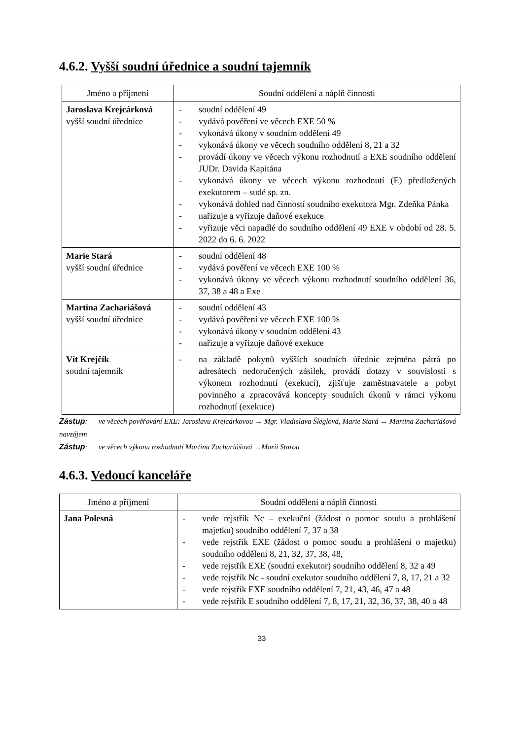4.6.2. Vyšší soudní úřednice a soudní tajemník
| Jméno a příjmení | Soudní oddělení a náplň činnosti |
| --- | --- |
| Jaroslava Krejcárková vyšší soudní úřednice | - soudní oddělení 49 - vydává pověření ve věcech EXE 50 % - vykonává úkony v soudním oddělení 49 - vykonává úkony ve věcech soudního oddělení 8, 21 a 32 - provádí úkony ve věcech výkonu rozhodnutí a EXE soudního oddělení JUDr. Davida Kapitána - vykonává úkony ve věcech výkonu rozhodnutí (E) předložených exekutorem – sudé sp. zn. - vykonává dohled nad činností soudního exekutora Mgr. Zdeňka Pánka - nařizuje a vyřizuje daňové exekuce - vyřizuje věci napadlé do soudního oddělení 49 EXE v období od 28. 5. 2022 do 6. 6. 2022 |
| Marie Stará vyšší soudní úřednice | - soudní oddělení 48 - vydává pověření ve věcech EXE 100 % - vykonává úkony ve věcech výkonu rozhodnutí soudního oddělení 36, 37, 38 a 48 a Exe |
| Martina Zachariášová vyšší soudní úřednice | - soudní oddělení 43 - vydává pověření ve věcech EXE 100 % - vykonává úkony v soudním oddělení 43 - nařizuje a vyřizuje daňové exekuce |
| Vít Krejčík soudní tajemník | - na základě pokynů vyšších soudních úřednic zejména pátrá po adresátech nedoručených zásilek, provádí dotazy v souvislosti s výkonem rozhodnutí (exekucí), zjišťuje zaměstnavatele a pobyt povinného a zpracovává koncepty soudních úkonů v rámci výkonu rozhodnutí (exekuce) |
Zástup: ve věcech pověřování EXE: Jaroslavu Krejcárkovou → Mgr. Vladislava Šléglová, Marie Stará ↔ Martina Zachariášová navzájem
Zástup: ve věcech výkonu rozhodnutí Martina Zachariášová →Marii Starou
4.6.3. Vedoucí kanceláře
| Jméno a příjmení | Soudní oddělení a náplň činnosti |
| --- | --- |
| Jana Polesná | - vede rejstřík Nc – exekuční (žádost o pomoc soudu a prohlášení majetku) soudního oddělení 7, 37 a 38 - vede rejstřík EXE (žádost o pomoc soudu a prohlášení o majetku) soudního oddělení 8, 21, 32, 37, 38, 48, - vede rejstřík EXE (soudní exekutor) soudního oddělení 8, 32 a 49 - vede rejstřík Nc - soudní exekutor soudního oddělení 7, 8, 17, 21 a 32 - vede rejstřík EXE soudního oddělení 7, 21, 43, 46, 47 a 48 - vede rejstřík E soudního oddělení 7, 8, 17, 21, 32, 36, 37, 38, 40 a 48 |
33